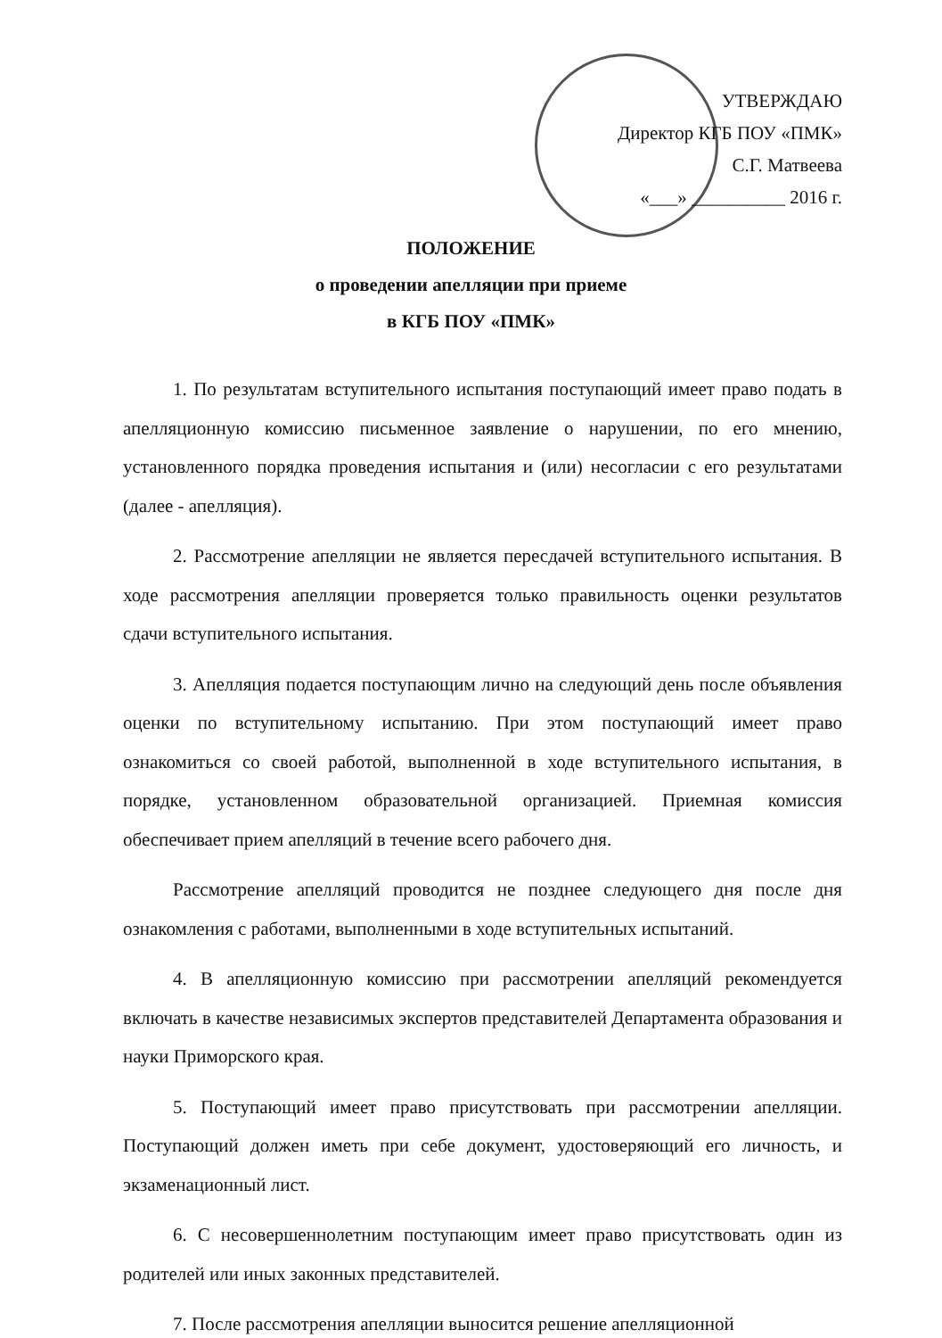УТВЕРЖДАЮ
Директор КГБ ПОУ «ПМК»
С.Г. Матвеева
«___» __________ 2016 г.
ПОЛОЖЕНИЕ
о проведении апелляции при приеме
в КГБ ПОУ «ПМК»
1. По результатам вступительного испытания поступающий имеет право подать в апелляционную комиссию письменное заявление о нарушении, по его мнению, установленного порядка проведения испытания и (или) несогласии с его результатами (далее - апелляция).
2. Рассмотрение апелляции не является пересдачей вступительного испытания. В ходе рассмотрения апелляции проверяется только правильность оценки результатов сдачи вступительного испытания.
3. Апелляция подается поступающим лично на следующий день после объявления оценки по вступительному испытанию. При этом поступающий имеет право ознакомиться со своей работой, выполненной в ходе вступительного испытания, в порядке, установленном образовательной организацией. Приемная комиссия обеспечивает прием апелляций в течение всего рабочего дня.
Рассмотрение апелляций проводится не позднее следующего дня после дня ознакомления с работами, выполненными в ходе вступительных испытаний.
4. В апелляционную комиссию при рассмотрении апелляций рекомендуется включать в качестве независимых экспертов представителей Департамента образования и науки Приморского края.
5. Поступающий имеет право присутствовать при рассмотрении апелляции. Поступающий должен иметь при себе документ, удостоверяющий его личность, и экзаменационный лист.
6. С несовершеннолетним поступающим имеет право присутствовать один из родителей или иных законных представителей.
7. После рассмотрения апелляции выносится решение апелляционной